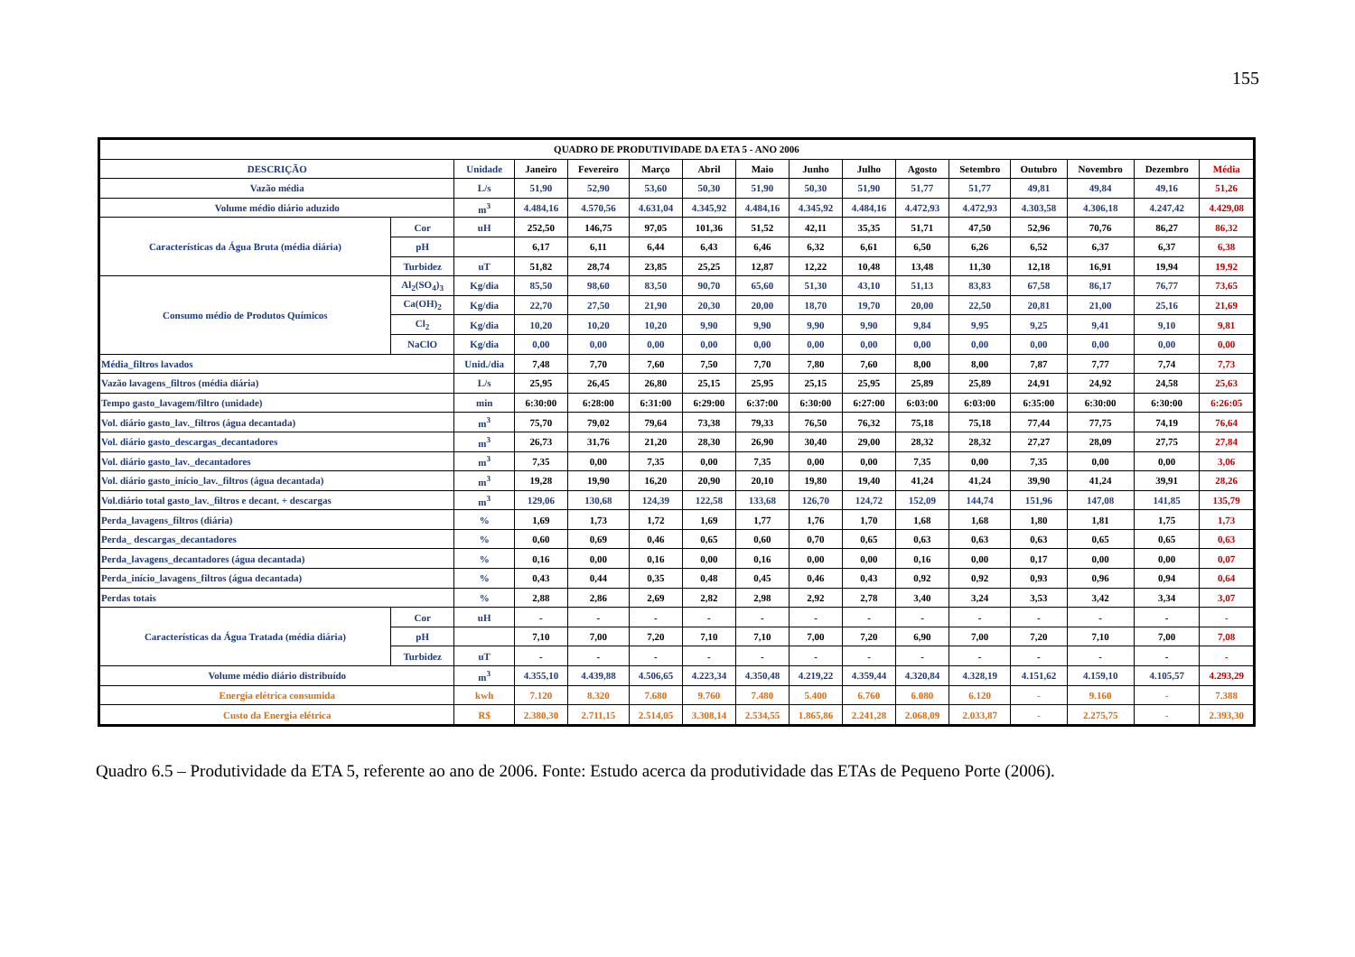155
| QUADRO DE PRODUTIVIDADE DA ETA 5 - ANO 2006 | | | | | | | | | | | | | | | |
| --- | --- | --- | --- | --- | --- | --- | --- | --- | --- | --- | --- | --- | --- | --- | --- |
| DESCRIÇÃO | | Unidade | Janeiro | Fevereiro | Março | Abril | Maio | Junho | Julho | Agosto | Setembro | Outubro | Novembro | Dezembro | Média |
| Vazão média | | L/s | 51,90 | 52,90 | 53,60 | 50,30 | 51,90 | 50,30 | 51,90 | 51,77 | 51,77 | 49,81 | 49,84 | 49,16 | 51,26 |
| Volume médio diário aduzido | | m<sup>3</sup> | 4.484,16 | 4.570,56 | 4.631,04 | 4.345,92 | 4.484,16 | 4.345,92 | 4.484,16 | 4.472,93 | 4.472,93 | 4.303,58 | 4.306,18 | 4.247,42 | 4.429,08 |
| Características da Água Bruta (média diária) | Cor | uH | 252,50 | 146,75 | 97,05 | 101,36 | 51,52 | 42,11 | 35,35 | 51,71 | 47,50 | 52,96 | 70,76 | 86,27 | 86,32 |
| | pH | | 6,17 | 6,11 | 6,44 | 6,43 | 6,46 | 6,32 | 6,61 | 6,50 | 6,26 | 6,52 | 6,37 | 6,37 | 6,38 |
| | Turbidez | uT | 51,82 | 28,74 | 23,85 | 25,25 | 12,87 | 12,22 | 10,48 | 13,48 | 11,30 | 12,18 | 16,91 | 19,94 | 19,92 |
| Consumo médio de Produtos Químicos | Al<sub>2</sub>(SO<sub>4</sub>)<sub>3</sub> | Kg/dia | 85,50 | 98,60 | 83,50 | 90,70 | 65,60 | 51,30 | 43,10 | 51,13 | 83,83 | 67,58 | 86,17 | 76,77 | 73,65 |
| | Ca(OH)<sub>2</sub> | Kg/dia | 22,70 | 27,50 | 21,90 | 20,30 | 20,00 | 18,70 | 19,70 | 20,00 | 22,50 | 20,81 | 21,00 | 25,16 | 21,69 |
| | Cl<sub>2</sub> | Kg/dia | 10,20 | 10,20 | 10,20 | 9,90 | 9,90 | 9,90 | 9,90 | 9,84 | 9,95 | 9,25 | 9,41 | 9,10 | 9,81 |
| | NaClO | Kg/dia | 0,00 | 0,00 | 0,00 | 0,00 | 0,00 | 0,00 | 0,00 | 0,00 | 0,00 | 0,00 | 0,00 | 0,00 | 0,00 |
| Média_filtros lavados | | Unid./dia | 7,48 | 7,70 | 7,60 | 7,50 | 7,70 | 7,80 | 7,60 | 8,00 | 8,00 | 7,87 | 7,77 | 7,74 | 7,73 |
| Vazão lavagens_filtros (média diária) | | L/s | 25,95 | 26,45 | 26,80 | 25,15 | 25,95 | 25,15 | 25,95 | 25,89 | 25,89 | 24,91 | 24,92 | 24,58 | 25,63 |
| Tempo gasto_lavagem/filtro (unidade) | | min | 6:30:00 | 6:28:00 | 6:31:00 | 6:29:00 | 6:37:00 | 6:30:00 | 6:27:00 | 6:03:00 | 6:03:00 | 6:35:00 | 6:30:00 | 6:30:00 | 6:26:05 |
| Vol. diário gasto_lav._filtros (água decantada) | | m<sup>3</sup> | 75,70 | 79,02 | 79,64 | 73,38 | 79,33 | 76,50 | 76,32 | 75,18 | 75,18 | 77,44 | 77,75 | 74,19 | 76,64 |
| Vol. diário gasto_descargas_decantadores | | m<sup>3</sup> | 26,73 | 31,76 | 21,20 | 28,30 | 26,90 | 30,40 | 29,00 | 28,32 | 28,32 | 27,27 | 28,09 | 27,75 | 27,84 |
| Vol. diário gasto_lav._decantadores | | m<sup>3</sup> | 7,35 | 0,00 | 7,35 | 0,00 | 7,35 | 0,00 | 0,00 | 7,35 | 0,00 | 7,35 | 0,00 | 0,00 | 3,06 |
| Vol. diário gasto_início_lav._filtros (água decantada) | | m<sup>3</sup> | 19,28 | 19,90 | 16,20 | 20,90 | 20,10 | 19,80 | 19,40 | 41,24 | 41,24 | 39,90 | 41,24 | 39,91 | 28,26 |
| Vol.diário total gasto_lav._filtros e decant. + descargas | | m<sup>3</sup> | 129,06 | 130,68 | 124,39 | 122,58 | 133,68 | 126,70 | 124,72 | 152,09 | 144,74 | 151,96 | 147,08 | 141,85 | 135,79 |
| Perda_lavagens_filtros (diária) | | % | 1,69 | 1,73 | 1,72 | 1,69 | 1,77 | 1,76 | 1,70 | 1,68 | 1,68 | 1,80 | 1,81 | 1,75 | 1,73 |
| Perda_ descargas_decantadores | | % | 0,60 | 0,69 | 0,46 | 0,65 | 0,60 | 0,70 | 0,65 | 0,63 | 0,63 | 0,63 | 0,65 | 0,65 | 0,63 |
| Perda_lavagens_decantadores (água decantada) | | % | 0,16 | 0,00 | 0,16 | 0,00 | 0,16 | 0,00 | 0,00 | 0,16 | 0,00 | 0,17 | 0,00 | 0,00 | 0,07 |
| Perda_início_lavagens_filtros (água decantada) | | % | 0,43 | 0,44 | 0,35 | 0,48 | 0,45 | 0,46 | 0,43 | 0,92 | 0,92 | 0,93 | 0,96 | 0,94 | 0,64 |
| Perdas totais | | % | 2,88 | 2,86 | 2,69 | 2,82 | 2,98 | 2,92 | 2,78 | 3,40 | 3,24 | 3,53 | 3,42 | 3,34 | 3,07 |
| Características da Água Tratada (média diária) | Cor | uH | - | - | - | - | - | - | - | - | - | - | - | - | - |
| | pH | | 7,10 | 7,00 | 7,20 | 7,10 | 7,10 | 7,00 | 7,20 | 6,90 | 7,00 | 7,20 | 7,10 | 7,00 | 7,08 |
| | Turbidez | uT | - | - | - | - | - | - | - | - | - | - | - | - | - |
| Volume médio diário distribuído | | m<sup>3</sup> | 4.355,10 | 4.439,88 | 4.506,65 | 4.223,34 | 4.350,48 | 4.219,22 | 4.359,44 | 4.320,84 | 4.328,19 | 4.151,62 | 4.159,10 | 4.105,57 | 4.293,29 |
| Energia elétrica consumida | | kwh | 7.120 | 8.320 | 7.680 | 9.760 | 7.480 | 5.400 | 6.760 | 6.080 | 6.120 | - | 9.160 | - | 7.388 |
| Custo da Energia elétrica | | R$ | 2.380,30 | 2.711,15 | 2.514,05 | 3.308,14 | 2.534,55 | 1.865,86 | 2.241,28 | 2.068,09 | 2.033,87 | - | 2.275,75 | - | 2.393,30 |
Quadro 6.5 – Produtividade da ETA 5, referente ao ano de 2006. Fonte: Estudo acerca da produtividade das ETAs de Pequeno Porte (2006).